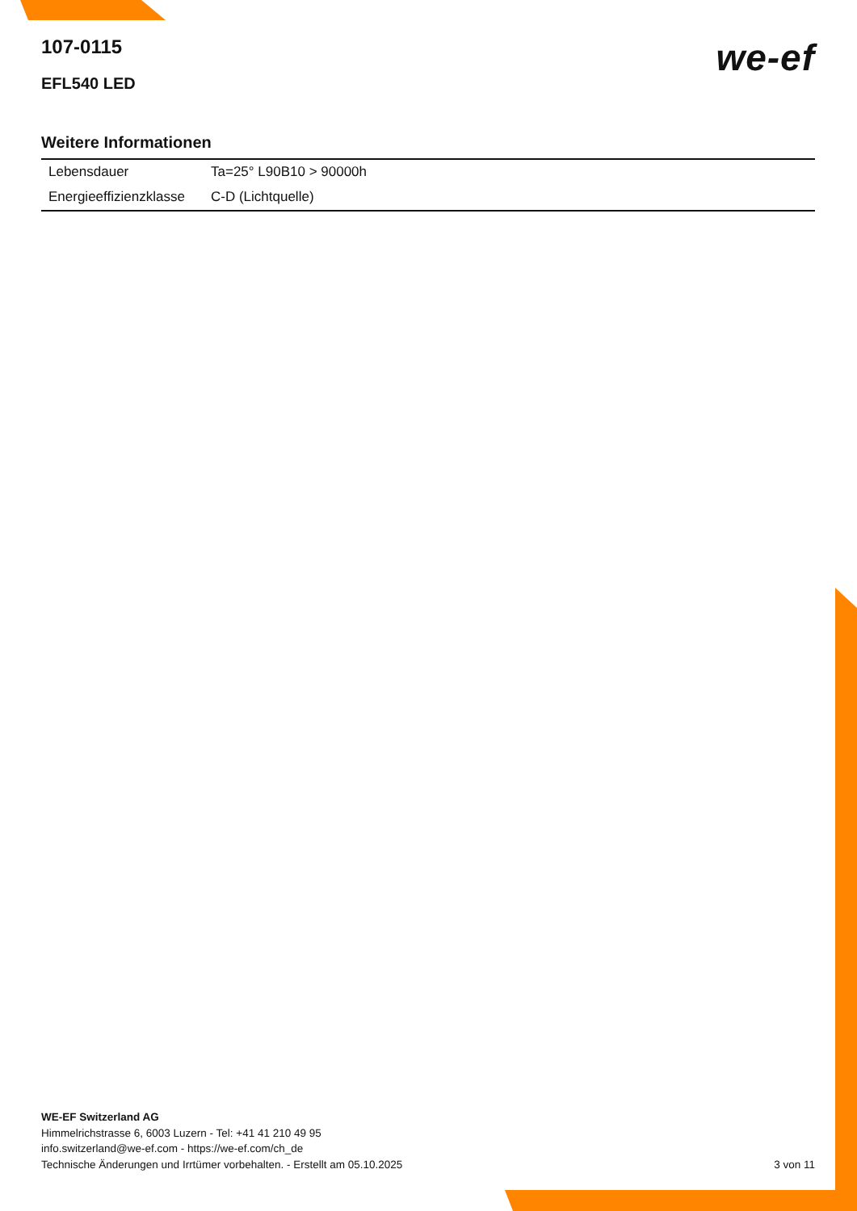107-0115
EFL540 LED
we-ef
Weitere Informationen
| Lebensdauer | Ta=25° L90B10 > 90000h |
| Energieeffizienzklasse | C-D (Lichtquelle) |
WE-EF Switzerland AG
Himmelrichstrasse 6, 6003 Luzern - Tel: +41 41 210 49 95
info.switzerland@we-ef.com - https://we-ef.com/ch_de
3 von 11 Technische Änderungen und Irrtümer vorbehalten. - Erstellt am 05.10.2025